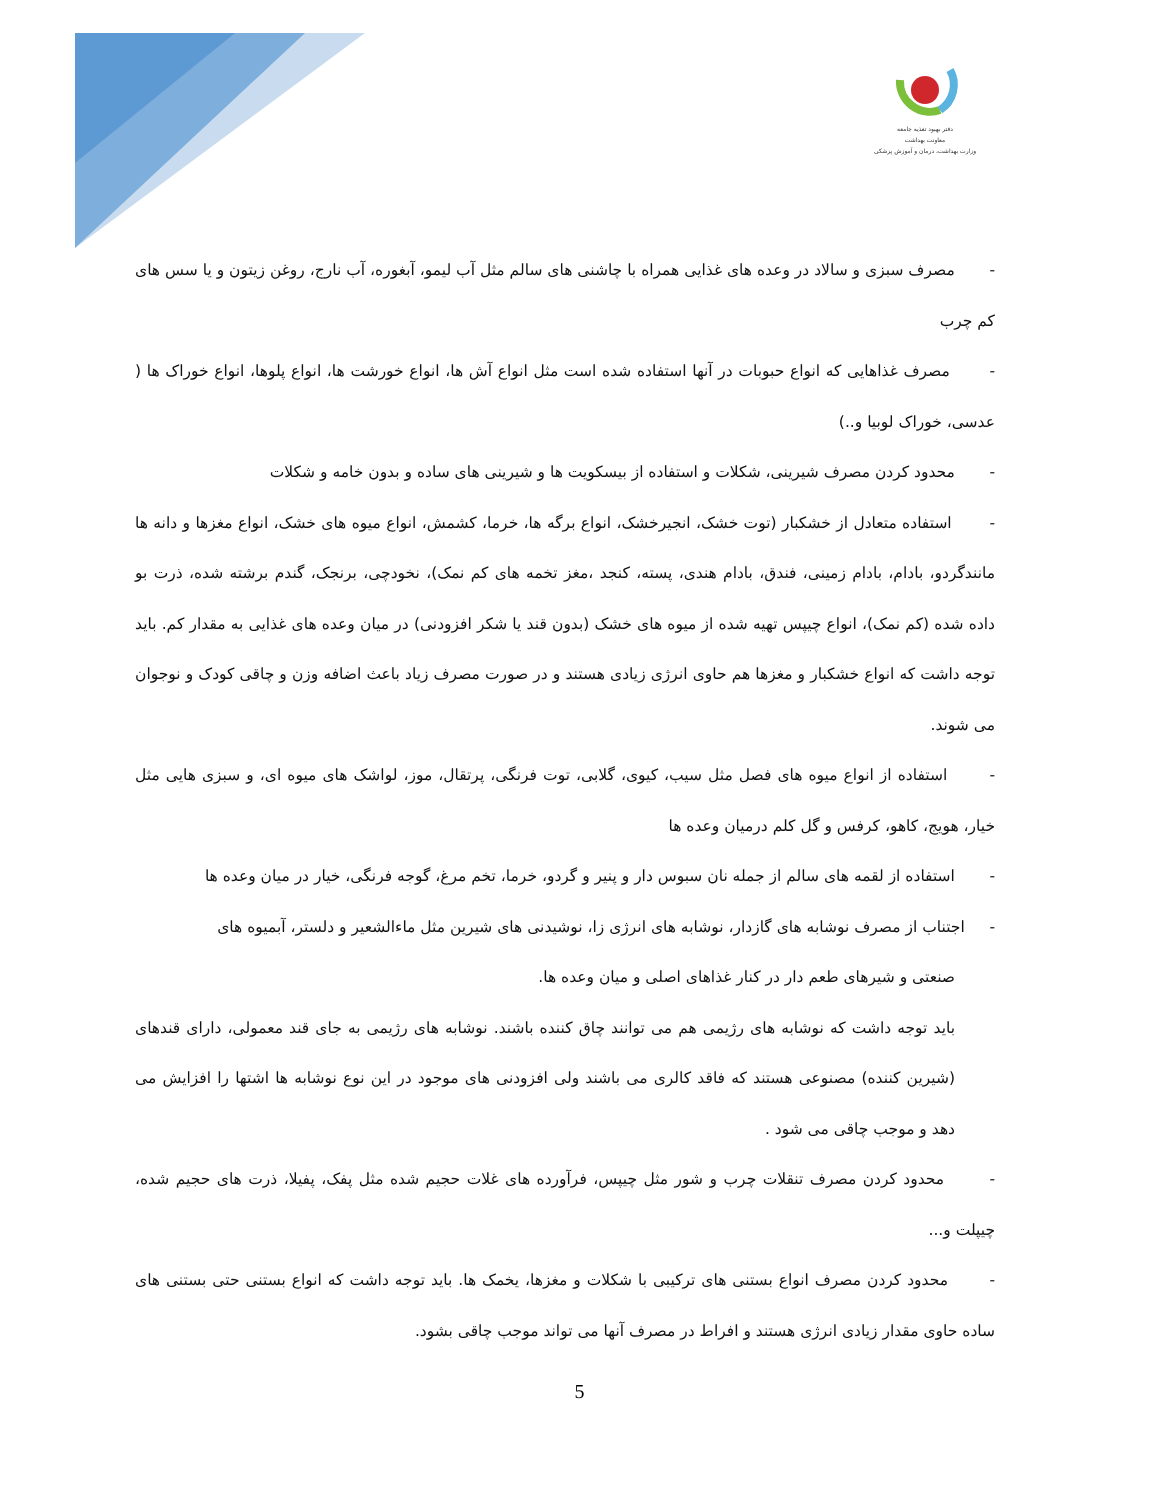دفتر بهبود تغذیه جامعه
معاونت بهداشت
وزارت بهداشت، درمان و آموزش پزشکی
- مصرف سبزی و سالاد در وعده های غذایی همراه با چاشنی های سالم مثل آب لیمو، آبغوره، آب نارج، روغن زیتون و یا سس های کم چرب
- مصرف غذاهایی که انواع حبوبات در آنها استفاده شده است مثل انواع آش ها، انواع خورشت ها، انواع پلوها، انواع خوراک ها ( عدسی، خوراک لوبیا و..)
- محدود کردن مصرف شیرینی، شکلات و استفاده از بیسکویت ها و شیرینی های ساده و بدون خامه و شکلات
- استفاده متعادل از خشکبار (توت خشک، انجیرخشک، انواع برگه ها، خرما، کشمش، انواع میوه های خشک، انواع مغزها و دانه ها مانندگردو، بادام، بادام زمینی، فندق، بادام هندی، پسته، کنجد ،مغز تخمه های کم نمک)، نخودچی، برنجک، گندم برشته شده، ذرت بو داده شده (کم نمک)، انواع چیپس تهیه شده از میوه های خشک (بدون قند یا شکر افزودنی) در میان وعده های غذایی به مقدار کم. باید توجه داشت که انواع خشکبار و مغزها هم حاوی انرژی زیادی هستند و در صورت مصرف زیاد باعث اضافه وزن و چاقی کودک و نوجوان می شوند.
- استفاده از انواع میوه های فصل مثل سیب، کیوی، گلابی، توت فرنگی، پرتقال، موز، لواشک های میوه ای، و سبزی هایی مثل خیار، هویج، کاهو، کرفس و گل کلم درمیان وعده ها
- استفاده از لقمه های سالم از جمله نان سبوس دار و پنیر و گردو، خرما، تخم مرغ، گوجه فرنگی، خیار در میان وعده ها
- اجتناب از مصرف نوشابه های گازدار، نوشابه های انرژی زا، نوشیدنی های شیرین مثل ماءالشعیر و دلستر، آبمیوه های
صنعتی و شیرهای طعم دار در کنار غذاهای اصلی و میان وعده ها.
باید توجه داشت که نوشابه های رژیمی هم می توانند چاق کننده باشند. نوشابه های رژیمی به جای قند معمولی، دارای قندهای (شیرین کننده) مصنوعی هستند که فاقد کالری می باشند ولی افزودنی های موجود در این نوع نوشابه ها اشتها را افزایش می دهد و موجب چاقی می شود .
- محدود کردن مصرف تنقلات چرب و شور مثل چیپس، فرآورده های غلات حجیم شده مثل پفک، پفیلا، ذرت های حجیم شده، چیپلت و...
- محدود کردن مصرف انواع بستنی های ترکیبی با شکلات و مغزها، یخمک ها. باید توجه داشت که انواع بستنی حتی بستنی های ساده حاوی مقدار زیادی انرژی هستند و افراط در مصرف آنها می تواند موجب چاقی بشود.
5